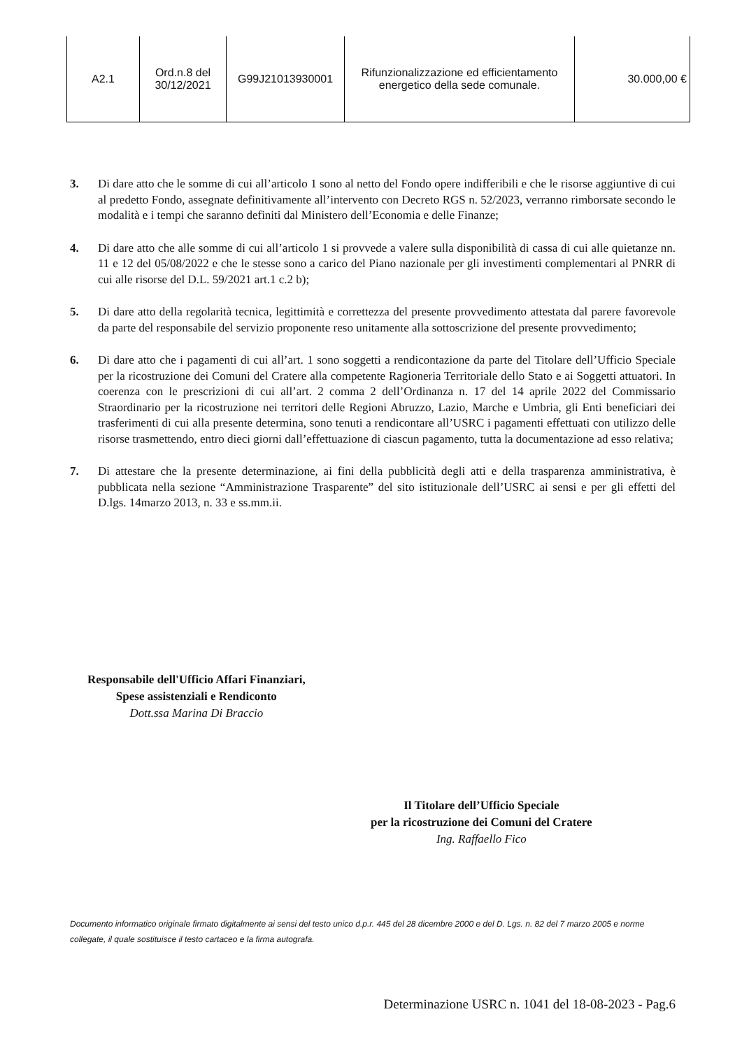| A2.1 | Ord.n.8 del 30/12/2021 | G99J21013930001 | Rifunzionalizzazione ed efficientamento energetico della sede comunale. | 30.000,00 € |
3. Di dare atto che le somme di cui all’articolo 1 sono al netto del Fondo opere indifferibili e che le risorse aggiuntive di cui al predetto Fondo, assegnate definitivamente all’intervento con Decreto RGS n. 52/2023, verranno rimborsate secondo le modalità e i tempi che saranno definiti dal Ministero dell’Economia e delle Finanze;
4. Di dare atto che alle somme di cui all’articolo 1 si provvede a valere sulla disponibilità di cassa di cui alle quietanze nn. 11 e 12 del 05/08/2022 e che le stesse sono a carico del Piano nazionale per gli investimenti complementari al PNRR di cui alle risorse del D.L. 59/2021 art.1 c.2 b);
5. Di dare atto della regolarità tecnica, legittimità e correttezza del presente provvedimento attestata dal parere favorevole da parte del responsabile del servizio proponente reso unitamente alla sottoscrizione del presente provvedimento;
6. Di dare atto che i pagamenti di cui all’art. 1 sono soggetti a rendicontazione da parte del Titolare dell’Ufficio Speciale per la ricostruzione dei Comuni del Cratere alla competente Ragioneria Territoriale dello Stato e ai Soggetti attuatori. In coerenza con le prescrizioni di cui all’art. 2 comma 2 dell’Ordinanza n. 17 del 14 aprile 2022 del Commissario Straordinario per la ricostruzione nei territori delle Regioni Abruzzo, Lazio, Marche e Umbria, gli Enti beneficiari dei trasferimenti di cui alla presente determina, sono tenuti a rendicontare all’USRC i pagamenti effettuati con utilizzo delle risorse trasmettendo, entro dieci giorni dall’effettuazione di ciascun pagamento, tutta la documentazione ad esso relativa;
7. Di attestare che la presente determinazione, ai fini della pubblicità degli atti e della trasparenza amministrativa, è pubblicata nella sezione “Amministrazione Trasparente” del sito istituzionale dell’USRC ai sensi e per gli effetti del D.lgs. 14marzo 2013, n. 33 e ss.mm.ii.
Responsabile dell'Ufficio Affari Finanziari,
Spese assistenziali e Rendiconto
Dott.ssa Marina Di Braccio
Il Titolare dell’Ufficio Speciale
per la ricostruzione dei Comuni del Cratere
Ing. Raffaello Fico
Documento informatico originale firmato digitalmente ai sensi del testo unico d.p.r. 445 del 28 dicembre 2000 e del D. Lgs. n. 82 del 7 marzo 2005 e norme collegate, il quale sostituisce il testo cartaceo e la firma autografa.
Determinazione USRC n. 1041 del 18-08-2023 - Pag.6